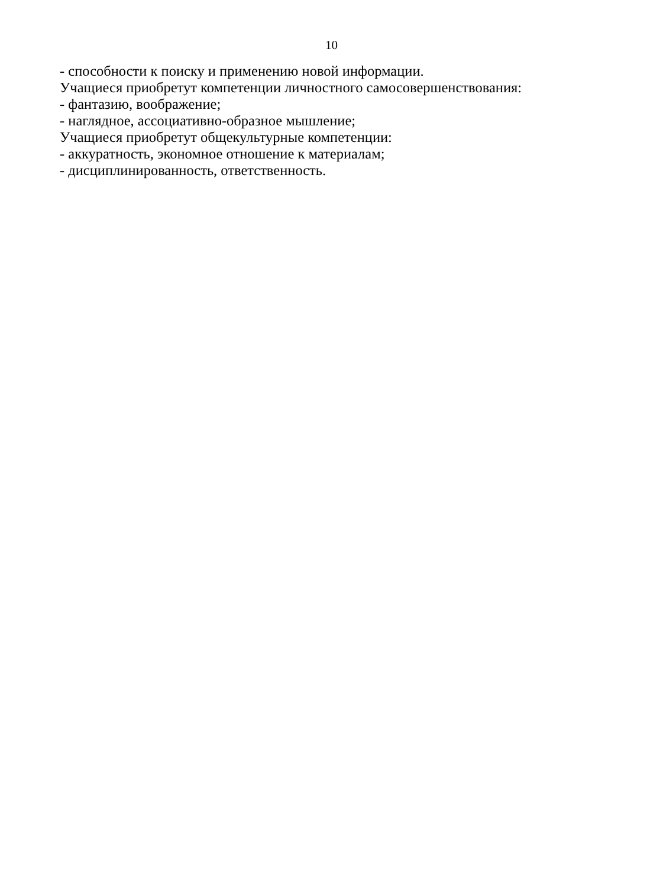10
- способности к поиску и применению новой информации.
Учащиеся приобретут компетенции личностного самосовершенствования:
- фантазию, воображение;
- наглядное, ассоциативно-образное мышление;
Учащиеся приобретут общекультурные компетенции:
- аккуратность, экономное отношение к материалам;
- дисциплинированность, ответственность.